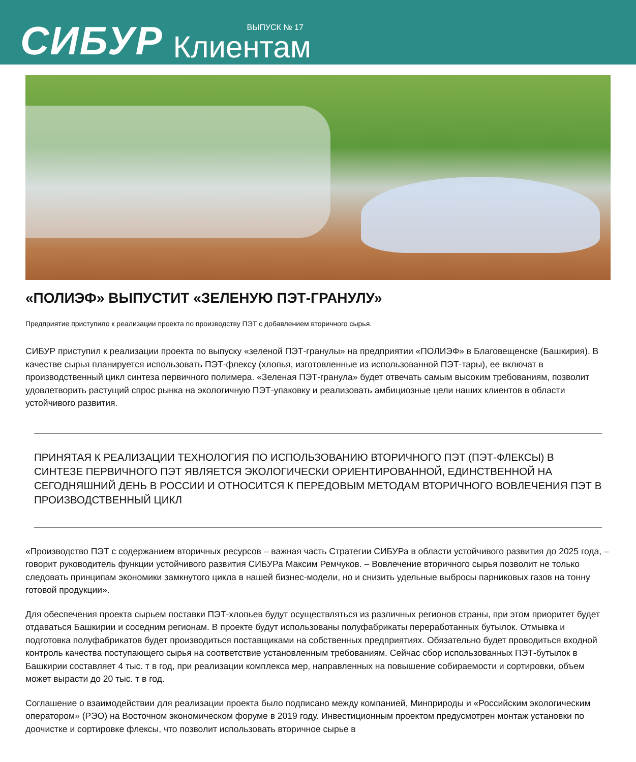СИБУР
ВЫПУСК № 17
Клиентам
«ПОЛИЭФ» ВЫПУСТИТ «ЗЕЛЕНУЮ ПЭТ-ГРАНУЛУ»
Предприятие приступило к реализации проекта по производству ПЭТ с добавлением вторичного сырья.
СИБУР приступил к реализации проекта по выпуску «зеленой ПЭТ-гранулы» на предприятии «ПОЛИЭФ» в Благовещенске (Башкирия). В качестве сырья планируется использовать ПЭТ-флексу (хлопья, изготовленные из использованной ПЭТ-тары), ее включат в производственный цикл синтеза первичного полимера. «Зеленая ПЭТ-гранула» будет отвечать самым высоким требованиям, позволит удовлетворить растущий спрос рынка на экологичную ПЭТ-упаковку и реализовать амбициозные цели наших клиентов в области устойчивого развития.
ПРИНЯТАЯ К РЕАЛИЗАЦИИ ТЕХНОЛОГИЯ ПО ИСПОЛЬЗОВАНИЮ ВТОРИЧНОГО ПЭТ (ПЭТ-ФЛЕКСЫ) В СИНТЕЗЕ ПЕРВИЧНОГО ПЭТ ЯВЛЯЕТСЯ ЭКОЛОГИЧЕСКИ ОРИЕНТИРОВАННОЙ, ЕДИНСТВЕННОЙ НА СЕГОДНЯШНИЙ ДЕНЬ В РОССИИ И ОТНОСИТСЯ К ПЕРЕДОВЫМ МЕТОДАМ ВТОРИЧНОГО ВОВЛЕЧЕНИЯ ПЭТ В ПРОИЗВОДСТВЕННЫЙ ЦИКЛ
«Производство ПЭТ с содержанием вторичных ресурсов – важная часть Стратегии СИБУРа в области устойчивого развития до 2025 года, – говорит руководитель функции устойчивого развития СИБУРа Максим Ремчуков. – Вовлечение вторичного сырья позволит не только следовать принципам экономики замкнутого цикла в нашей бизнес-модели, но и снизить удельные выбросы парниковых газов на тонну готовой продукции».
Для обеспечения проекта сырьем поставки ПЭТ-хлопьев будут осуществляться из различных регионов страны, при этом приоритет будет отдаваться Башкирии и соседним регионам. В проекте будут использованы полуфабрикаты переработанных бутылок. Отмывка и подготовка полуфабрикатов будет производиться поставщиками на собственных предприятиях. Обязательно будет проводиться входной контроль качества поступающего сырья на соответствие установленным требованиям. Сейчас сбор использованных ПЭТ-бутылок в Башкирии составляет 4 тыс. т в год, при реализации комплекса мер, направленных на повышение собираемости и сортировки, объем может вырасти до 20 тыс. т в год.
Соглашение о взаимодействии для реализации проекта было подписано между компанией, Минприроды и «Российским экологическим оператором» (РЭО) на Восточном экономическом форуме в 2019 году. Инвестиционным проектом предусмотрен монтаж установки по доочистке и сортировке флексы, что позволит использовать вторичное сырье в